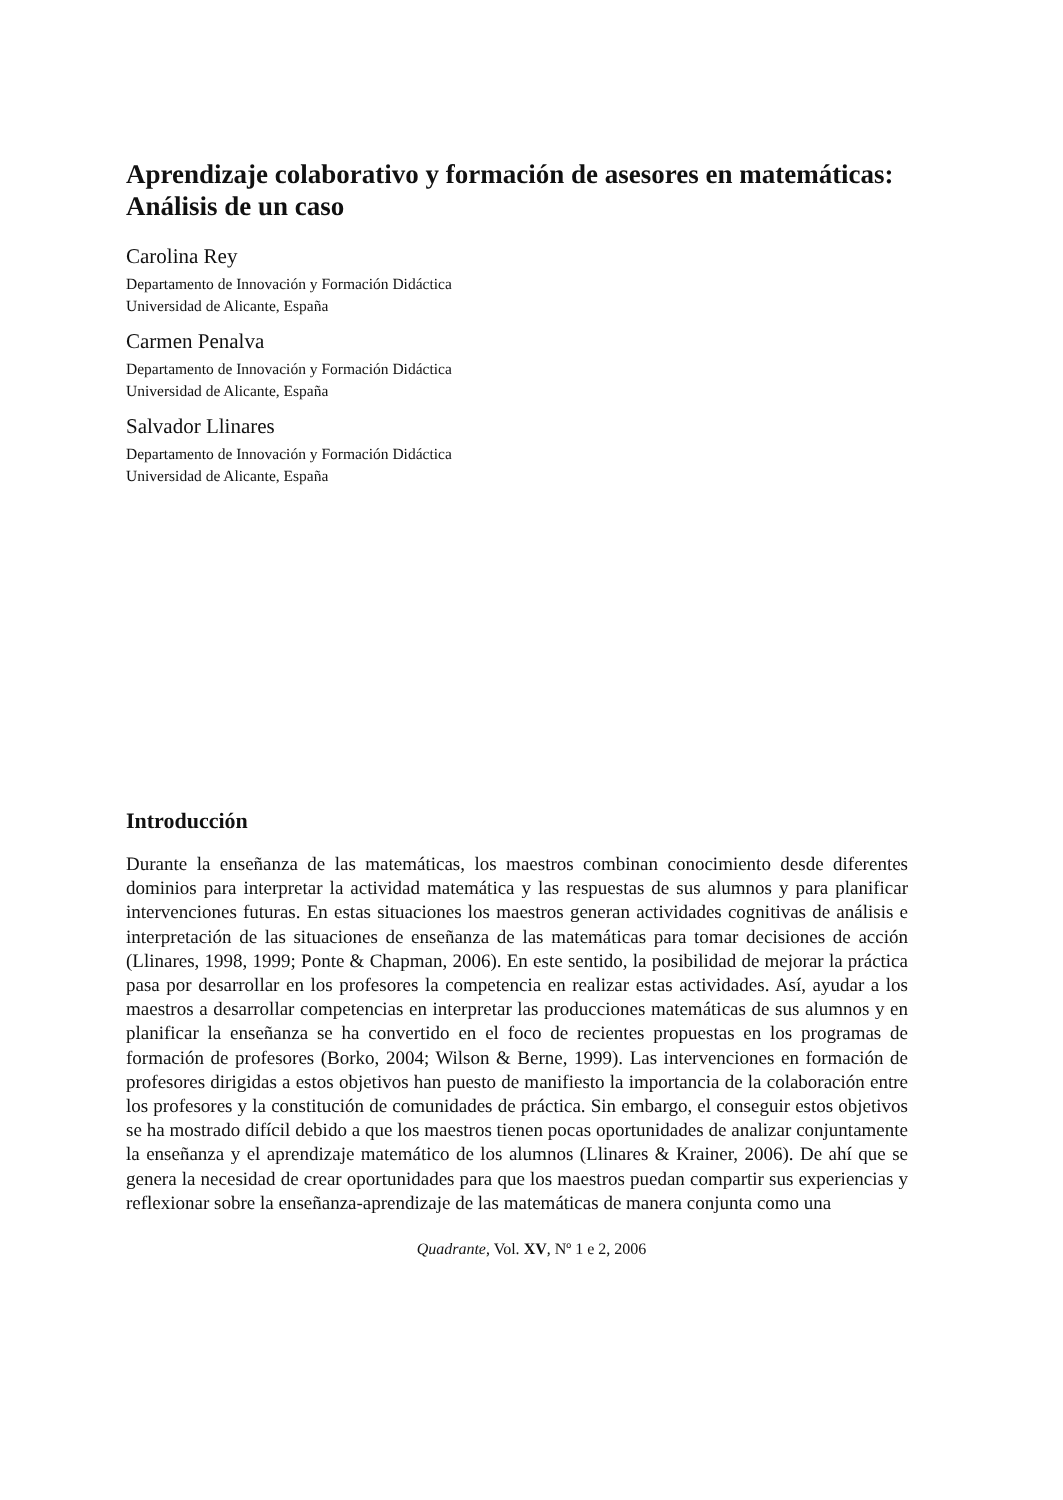Aprendizaje colaborativo y formación de asesores en matemáticas: Análisis de un caso
Carolina Rey
Departamento de Innovación y Formación Didáctica
Universidad de Alicante, España
Carmen Penalva
Departamento de Innovación y Formación Didáctica
Universidad de Alicante, España
Salvador Llinares
Departamento de Innovación y Formación Didáctica
Universidad de Alicante, España
Introducción
Durante la enseñanza de las matemáticas, los maestros combinan conocimiento desde diferentes dominios para interpretar la actividad matemática y las respuestas de sus alumnos y para planificar intervenciones futuras. En estas situaciones los maestros generan actividades cognitivas de análisis e interpretación de las situaciones de enseñanza de las matemáticas para tomar decisiones de acción (Llinares, 1998, 1999; Ponte & Chapman, 2006). En este sentido, la posibilidad de mejorar la práctica pasa por desarrollar en los profesores la competencia en realizar estas actividades. Así, ayudar a los maestros a desarrollar competencias en interpretar las producciones matemáticas de sus alumnos y en planificar la enseñanza se ha convertido en el foco de recientes propuestas en los programas de formación de profesores (Borko, 2004; Wilson & Berne, 1999). Las intervenciones en formación de profesores dirigidas a estos objetivos han puesto de manifiesto la importancia de la colaboración entre los profesores y la constitución de comunidades de práctica. Sin embargo, el conseguir estos objetivos se ha mostrado difícil debido a que los maestros tienen pocas oportunidades de analizar conjuntamente la enseñanza y el aprendizaje matemático de los alumnos (Llinares & Krainer, 2006). De ahí que se genera la necesidad de crear oportunidades para que los maestros puedan compartir sus experiencias y reflexionar sobre la enseñanza-aprendizaje de las matemáticas de manera conjunta como una
Quadrante, Vol. XV, Nº 1 e 2, 2006